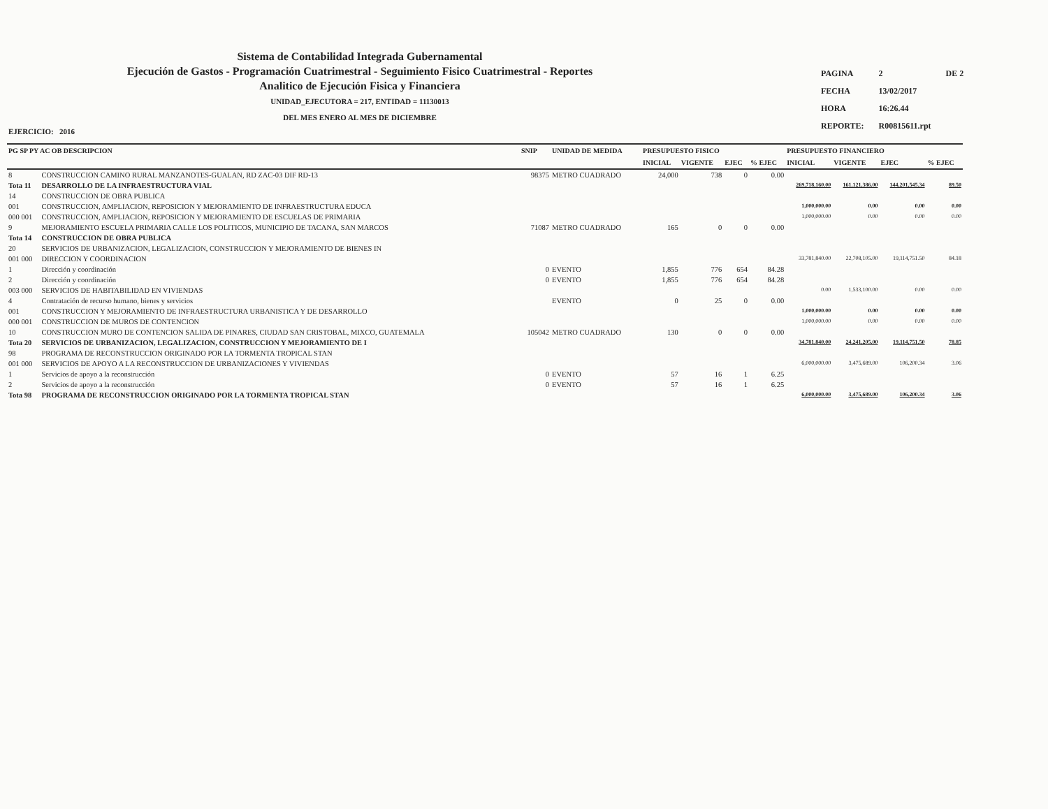Sistema de Contabilidad Integrada Gubernamental
Ejecución de Gastos - Programación Cuatrimestral - Seguimiento Fisico Cuatrimestral - Reportes
Analitico de Ejecución Fisica y Financiera
UNIDAD_EJECUTORA = 217, ENTIDAD = 11130013
DEL MES ENERO AL MES DE DICIEMBRE
| PAGINA | 2 | DE 2 |
| FECHA | 13/02/2017 | |
| HORA | 16:26.44 | |
| REPORTE: | R00815611.rpt | |
EJERCICIO: 2016
| PG SP PY AC OB DESCRIPCION | | SNIP | UNIDAD DE MEDIDA | PRESUPUESTO FISICO | | | | PRESUPUESTO FINANCIERO | | | |
| --- | --- | --- | --- | --- | --- | --- | --- | --- | --- | --- | --- |
| | | | | INICIAL | VIGENTE | EJEC | % EJEC | INICIAL | VIGENTE | EJEC | % EJEC |
| 8 | CONSTRUCCION CAMINO RURAL MANZANOTES-GUALAN, RD ZAC-03 DIF RD-13 | 98375 | METRO CUADRADO | 24,000 | 738 | 0 | 0.00 | | | | |
| Tota 11 | DESARROLLO DE LA INFRAESTRUCTURA VIAL | | | | | | | 269,718,160.00 | 161,121,386.00 | 144,201,545.34 | 89.50 |
| 14 | CONSTRUCCION DE OBRA PUBLICA | | | | | | | | | | |
| 001 | CONSTRUCCION, AMPLIACION, REPOSICION Y MEJORAMIENTO DE INFRAESTRUCTURA EDUCA | | | | | | | 1,000,000.00 | 0.00 | 0.00 | 0.00 |
| 000 001 | CONSTRUCCION, AMPLIACION, REPOSICION Y MEJORAMIENTO DE ESCUELAS DE PRIMARIA | | | | | | | 1,000,000.00 | 0.00 | 0.00 | 0.00 |
| 9 | MEJORAMIENTO ESCUELA PRIMARIA CALLE LOS POLITICOS, MUNICIPIO DE TACANA, SAN MARCOS | 71087 | METRO CUADRADO | 165 | 0 | 0 | 0.00 | | | | |
| Tota 14 | CONSTRUCCION DE OBRA PUBLICA | | | | | | | | | | |
| 20 | SERVICIOS DE URBANIZACION, LEGALIZACION, CONSTRUCCION Y MEJORAMIENTO DE BIENES IN | | | | | | | | | | |
| 001 000 | DIRECCION Y COORDINACION | | | | | | | 33,781,840.00 | 22,708,105.00 | 19,114,751.50 | 84.18 |
| 1 | Dirección y coordinación | 0 | EVENTO | 1,855 | 776 | 654 | 84.28 | | | | |
| 2 | Dirección y coordinación | 0 | EVENTO | 1,855 | 776 | 654 | 84.28 | | | | |
| 003 000 | SERVICIOS DE HABITABILIDAD EN VIVIENDAS | | | | | | | 0.00 | 1,533,100.00 | 0.00 | 0.00 |
| 4 | Contratación de recurso humano, bienes y servicios | | EVENTO | 0 | 25 | 0 | 0.00 | | | | |
| 001 | CONSTRUCCION Y MEJORAMIENTO DE INFRAESTRUCTURA URBANISTICA Y DE DESARROLLO | | | | | | | 1,000,000.00 | 0.00 | 0.00 | 0.00 |
| 000 001 | CONSTRUCCION DE MUROS DE CONTENCION | | | | | | | 1,000,000.00 | 0.00 | 0.00 | 0.00 |
| 10 | CONSTRUCCION MURO DE CONTENCION SALIDA DE PINARES, CIUDAD SAN CRISTOBAL, MIXCO, GUATEMALA | 105042 | METRO CUADRADO | 130 | 0 | 0 | 0.00 | | | | |
| Tota 20 | SERVICIOS DE URBANIZACION, LEGALIZACION, CONSTRUCCION Y MEJORAMIENTO DE I | | | | | | | 34,781,840.00 | 24,241,205.00 | 19,114,751.50 | 78.85 |
| 98 | PROGRAMA DE RECONSTRUCCION ORIGINADO POR LA TORMENTA TROPICAL STAN | | | | | | | | | | |
| 001 000 | SERVICIOS DE APOYO A LA RECONSTRUCCION DE URBANIZACIONES Y VIVIENDAS | | | | | | | 6,000,000.00 | 3,475,689.00 | 106,200.34 | 3.06 |
| 1 | Servicios de apoyo a la reconstrucción | 0 | EVENTO | 57 | 16 | 1 | 6.25 | | | | |
| 2 | Servicios de apoyo a la reconstrucción | 0 | EVENTO | 57 | 16 | 1 | 6.25 | | | | |
| Tota 98 | PROGRAMA DE RECONSTRUCCION ORIGINADO POR LA TORMENTA TROPICAL STAN | | | | | | | 6,000,000.00 | 3,475,689.00 | 106,200.34 | 3.06 |